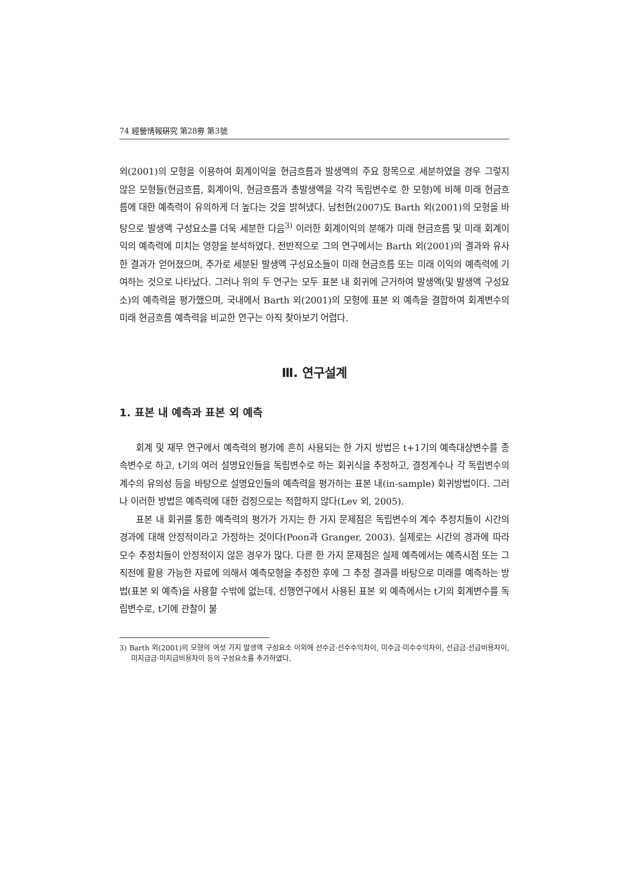74 經營情報硏究 第28劵 第3號
외(2001)의 모형을 이용하여 회계이익을 현금흐름과 발생액의 주요 항목으로 세분하였을 경우 그렇지 않은 모형들(현금흐름, 회계이익, 현금흐름과 총발생액을 각각 독립변수로 한 모형)에 비해 미래 현금흐름에 대한 예측력이 유의하게 더 높다는 것을 밝혀냈다. 남천현(2007)도 Barth 외(2001)의 모형을 바탕으로 발생액 구성요소를 더욱 세분한 다음<sup>3)</sup> 이러한 회계이익의 분해가 미래 현금흐름 및 미래 회계이익의 예측력에 미치는 영향을 분석하였다. 전반적으로 그의 연구에서는 Barth 외(2001)의 결과와 유사한 결과가 얻어졌으며, 추가로 세분된 발생액 구성요소들이 미래 현금흐름 또는 미래 이익의 예측력에 기여하는 것으로 나타났다. 그러나 위의 두 연구는 모두 표본 내 회귀에 근거하여 발생액(및 발생액 구성요소)의 예측력을 평가했으며, 국내에서 Barth 외(2001)의 모형에 표본 외 예측을 결합하여 회계변수의 미래 현금흐름 예측력을 비교한 연구는 아직 찾아보기 어렵다.
Ⅲ. 연구설계
1. 표본 내 예측과 표본 외 예측
회계 및 재무 연구에서 예측력의 평가에 흔히 사용되는 한 가지 방법은 t+1기의 예측대상변수를 종속변수로 하고, t기의 여러 설명요인들을 독립변수로 하는 회귀식을 추정하고, 결정계수나 각 독립변수의 계수의 유의성 등을 바탕으로 설명요인들의 예측력을 평가하는 표본 내(in-sample) 회귀방법이다. 그러나 이러한 방법은 예측력에 대한 검정으로는 적합하지 않다(Lev 외, 2005).
표본 내 회귀를 통한 예측력의 평가가 가지는 한 가지 문제점은 독립변수의 계수 추정치들이 시간의 경과에 대해 안정적이라고 가정하는 것이다(Poon과 Granger, 2003). 실제로는 시간의 경과에 따라 모수 추정치들이 안정적이지 않은 경우가 많다. 다른 한 가지 문제점은 실제 예측에서는 예측시점 또는 그 직전에 활용 가능한 자료에 의해서 예측모형을 추정한 후에 그 추정 결과를 바탕으로 미래를 예측하는 방법(표본 외 예측)을 사용할 수밖에 없는데, 선행연구에서 사용된 표본 외 예측에서는 t기의 회계변수를 독립변수로, t기에 관찰이 불
3) Barth 외(2001)의 모형의 여섯 가지 발생액 구성요소 이외에 선수금·선수수익차이, 미수금·미수수익차이, 선급금·선급비용차이, 미지급금·미지급비용차이 등의 구성요소를 추가하였다.